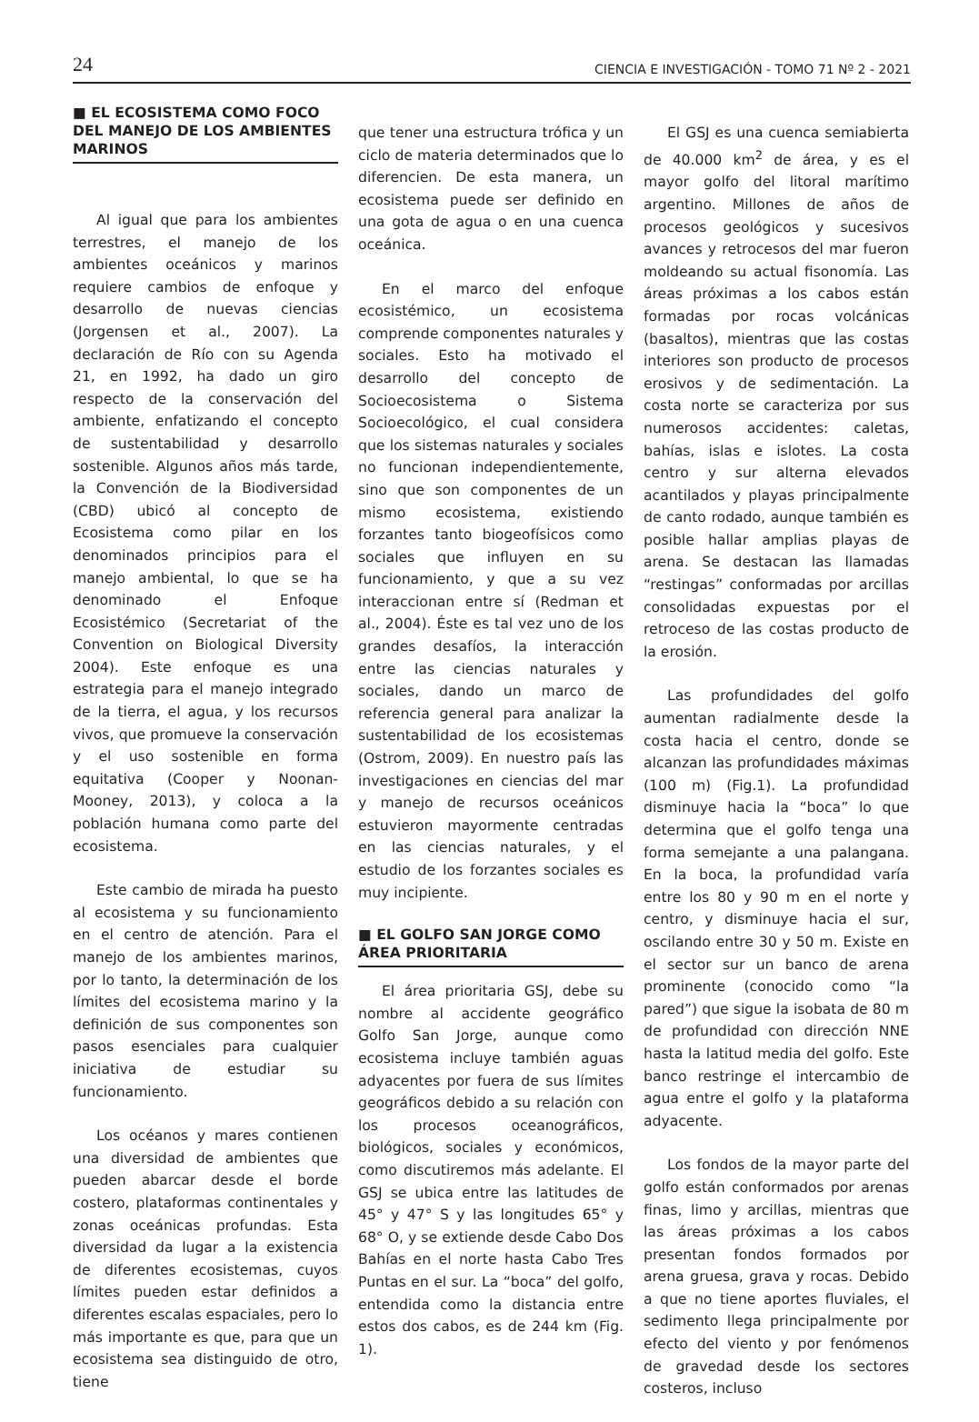24 CIENCIA E INVESTIGACIÓN - TOMO 71 Nº 2 - 2021
■ EL ECOSISTEMA COMO FOCO DEL MANEJO DE LOS AMBIENTES MARINOS
Al igual que para los ambientes terrestres, el manejo de los ambientes oceánicos y marinos requiere cambios de enfoque y desarrollo de nuevas ciencias (Jorgensen et al., 2007). La declaración de Río con su Agenda 21, en 1992, ha dado un giro respecto de la conservación del ambiente, enfatizando el concepto de sustentabilidad y desarrollo sostenible. Algunos años más tarde, la Convención de la Biodiversidad (CBD) ubicó al concepto de Ecosistema como pilar en los denominados principios para el manejo ambiental, lo que se ha denominado el Enfoque Ecosistémico (Secretariat of the Convention on Biological Diversity 2004). Este enfoque es una estrategia para el manejo integrado de la tierra, el agua, y los recursos vivos, que promueve la conservación y el uso sostenible en forma equitativa (Cooper y Noonan-Mooney, 2013), y coloca a la población humana como parte del ecosistema.
Este cambio de mirada ha puesto al ecosistema y su funcionamiento en el centro de atención. Para el manejo de los ambientes marinos, por lo tanto, la determinación de los límites del ecosistema marino y la definición de sus componentes son pasos esenciales para cualquier iniciativa de estudiar su funcionamiento.
Los océanos y mares contienen una diversidad de ambientes que pueden abarcar desde el borde costero, plataformas continentales y zonas oceánicas profundas. Esta diversidad da lugar a la existencia de diferentes ecosistemas, cuyos límites pueden estar definidos a diferentes escalas espaciales, pero lo más importante es que, para que un ecosistema sea distinguido de otro, tiene
que tener una estructura trófica y un ciclo de materia determinados que lo diferencien. De esta manera, un ecosistema puede ser definido en una gota de agua o en una cuenca oceánica.
En el marco del enfoque ecosistémico, un ecosistema comprende componentes naturales y sociales. Esto ha motivado el desarrollo del concepto de Socioecosistema o Sistema Socioecológico, el cual considera que los sistemas naturales y sociales no funcionan independientemente, sino que son componentes de un mismo ecosistema, existiendo forzantes tanto biogeofísicos como sociales que influyen en su funcionamiento, y que a su vez interaccionan entre sí (Redman et al., 2004). Éste es tal vez uno de los grandes desafíos, la interacción entre las ciencias naturales y sociales, dando un marco de referencia general para analizar la sustentabilidad de los ecosistemas (Ostrom, 2009). En nuestro país las investigaciones en ciencias del mar y manejo de recursos oceánicos estuvieron mayormente centradas en las ciencias naturales, y el estudio de los forzantes sociales es muy incipiente.
■ EL GOLFO SAN JORGE COMO ÁREA PRIORITARIA
El área prioritaria GSJ, debe su nombre al accidente geográfico Golfo San Jorge, aunque como ecosistema incluye también aguas adyacentes por fuera de sus límites geográficos debido a su relación con los procesos oceanográficos, biológicos, sociales y económicos, como discutiremos más adelante. El GSJ se ubica entre las latitudes de 45° y 47° S y las longitudes 65° y 68° O, y se extiende desde Cabo Dos Bahías en el norte hasta Cabo Tres Puntas en el sur. La “boca” del golfo, entendida como la distancia entre estos dos cabos, es de 244 km (Fig. 1).
El GSJ es una cuenca semiabierta de 40.000 km<sup>2</sup> de área, y es el mayor golfo del litoral marítimo argentino. Millones de años de procesos geológicos y sucesivos avances y retrocesos del mar fueron moldeando su actual fisonomía. Las áreas próximas a los cabos están formadas por rocas volcánicas (basaltos), mientras que las costas interiores son producto de procesos erosivos y de sedimentación. La costa norte se caracteriza por sus numerosos accidentes: caletas, bahías, islas e islotes. La costa centro y sur alterna elevados acantilados y playas principalmente de canto rodado, aunque también es posible hallar amplias playas de arena. Se destacan las llamadas “restingas” conformadas por arcillas consolidadas expuestas por el retroceso de las costas producto de la erosión.
Las profundidades del golfo aumentan radialmente desde la costa hacia el centro, donde se alcanzan las profundidades máximas (100 m) (Fig.1). La profundidad disminuye hacia la “boca” lo que determina que el golfo tenga una forma semejante a una palangana. En la boca, la profundidad varía entre los 80 y 90 m en el norte y centro, y disminuye hacia el sur, oscilando entre 30 y 50 m. Existe en el sector sur un banco de arena prominente (conocido como “la pared”) que sigue la isobata de 80 m de profundidad con dirección NNE hasta la latitud media del golfo. Este banco restringe el intercambio de agua entre el golfo y la plataforma adyacente.
Los fondos de la mayor parte del golfo están conformados por arenas finas, limo y arcillas, mientras que las áreas próximas a los cabos presentan fondos formados por arena gruesa, grava y rocas. Debido a que no tiene aportes fluviales, el sedimento llega principalmente por efecto del viento y por fenómenos de gravedad desde los sectores costeros, incluso